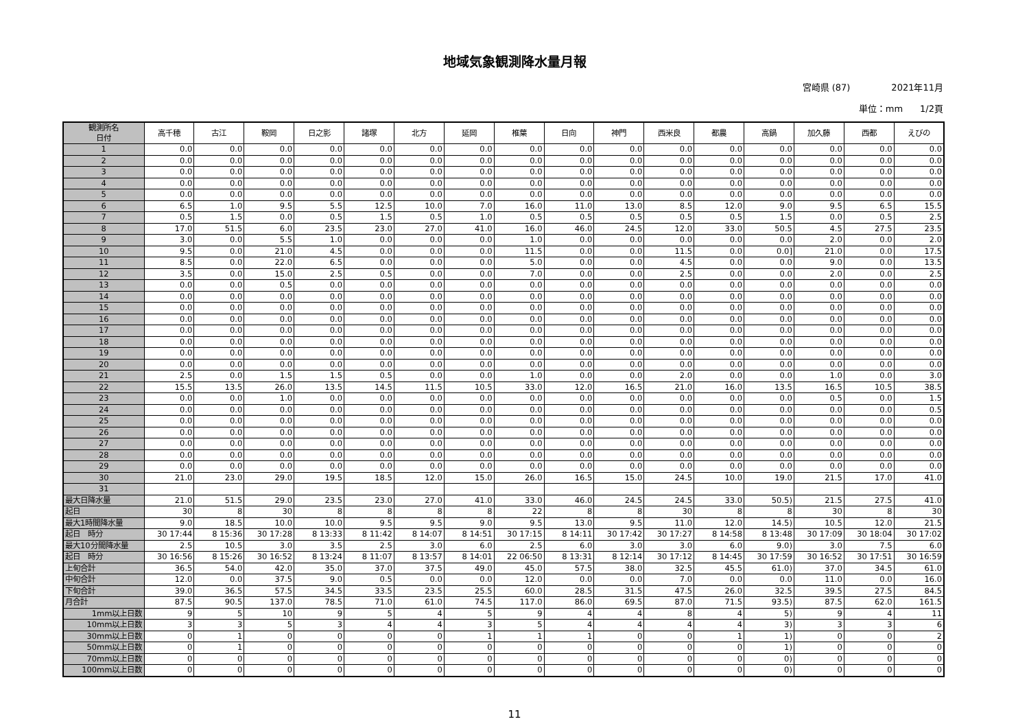地域気象観測降水量月報
宮崎県 (87) 2021年11月
単位：mm 1/2頁
| 観測所名 日付 | 高千穂 | 古江 | 鞍岡 | 日之影 | 諸塚 | 北方 | 延岡 | 椎葉 | 日向 | 神門 | 西米良 | 都農 | 高鍋 | 加久藤 | 西都 | えびの |
| 1 | 0.0 | 0.0 | 0.0 | 0.0 | 0.0 | 0.0 | 0.0 | 0.0 | 0.0 | 0.0 | 0.0 | 0.0 | 0.0 | 0.0 | 0.0 | 0.0 |
| 2 | 0.0 | 0.0 | 0.0 | 0.0 | 0.0 | 0.0 | 0.0 | 0.0 | 0.0 | 0.0 | 0.0 | 0.0 | 0.0 | 0.0 | 0.0 | 0.0 |
| 3 | 0.0 | 0.0 | 0.0 | 0.0 | 0.0 | 0.0 | 0.0 | 0.0 | 0.0 | 0.0 | 0.0 | 0.0 | 0.0 | 0.0 | 0.0 | 0.0 |
| 4 | 0.0 | 0.0 | 0.0 | 0.0 | 0.0 | 0.0 | 0.0 | 0.0 | 0.0 | 0.0 | 0.0 | 0.0 | 0.0 | 0.0 | 0.0 | 0.0 |
| 5 | 0.0 | 0.0 | 0.0 | 0.0 | 0.0 | 0.0 | 0.0 | 0.0 | 0.0 | 0.0 | 0.0 | 0.0 | 0.0 | 0.0 | 0.0 | 0.0 |
| 6 | 6.5 | 1.0 | 9.5 | 5.5 | 12.5 | 10.0 | 7.0 | 16.0 | 11.0 | 13.0 | 8.5 | 12.0 | 9.0 | 9.5 | 6.5 | 15.5 |
| 7 | 0.5 | 1.5 | 0.0 | 0.5 | 1.5 | 0.5 | 1.0 | 0.5 | 0.5 | 0.5 | 0.5 | 0.5 | 1.5 | 0.0 | 0.5 | 2.5 |
| 8 | 17.0 | 51.5 | 6.0 | 23.5 | 23.0 | 27.0 | 41.0 | 16.0 | 46.0 | 24.5 | 12.0 | 33.0 | 50.5 | 4.5 | 27.5 | 23.5 |
| 9 | 3.0 | 0.0 | 5.5 | 1.0 | 0.0 | 0.0 | 0.0 | 1.0 | 0.0 | 0.0 | 0.0 | 0.0 | 0.0 | 2.0 | 0.0 | 2.0 |
| 10 | 9.5 | 0.0 | 21.0 | 4.5 | 0.0 | 0.0 | 0.0 | 11.5 | 0.0 | 0.0 | 11.5 | 0.0 | 0.0] | 21.0 | 0.0 | 17.5 |
| 11 | 8.5 | 0.0 | 22.0 | 6.5 | 0.0 | 0.0 | 0.0 | 5.0 | 0.0 | 0.0 | 4.5 | 0.0 | 0.0 | 9.0 | 0.0 | 13.5 |
| 12 | 3.5 | 0.0 | 15.0 | 2.5 | 0.5 | 0.0 | 0.0 | 7.0 | 0.0 | 0.0 | 2.5 | 0.0 | 0.0 | 2.0 | 0.0 | 2.5 |
| 13 | 0.0 | 0.0 | 0.5 | 0.0 | 0.0 | 0.0 | 0.0 | 0.0 | 0.0 | 0.0 | 0.0 | 0.0 | 0.0 | 0.0 | 0.0 | 0.0 |
| 14 | 0.0 | 0.0 | 0.0 | 0.0 | 0.0 | 0.0 | 0.0 | 0.0 | 0.0 | 0.0 | 0.0 | 0.0 | 0.0 | 0.0 | 0.0 | 0.0 |
| 15 | 0.0 | 0.0 | 0.0 | 0.0 | 0.0 | 0.0 | 0.0 | 0.0 | 0.0 | 0.0 | 0.0 | 0.0 | 0.0 | 0.0 | 0.0 | 0.0 |
| 16 | 0.0 | 0.0 | 0.0 | 0.0 | 0.0 | 0.0 | 0.0 | 0.0 | 0.0 | 0.0 | 0.0 | 0.0 | 0.0 | 0.0 | 0.0 | 0.0 |
| 17 | 0.0 | 0.0 | 0.0 | 0.0 | 0.0 | 0.0 | 0.0 | 0.0 | 0.0 | 0.0 | 0.0 | 0.0 | 0.0 | 0.0 | 0.0 | 0.0 |
| 18 | 0.0 | 0.0 | 0.0 | 0.0 | 0.0 | 0.0 | 0.0 | 0.0 | 0.0 | 0.0 | 0.0 | 0.0 | 0.0 | 0.0 | 0.0 | 0.0 |
| 19 | 0.0 | 0.0 | 0.0 | 0.0 | 0.0 | 0.0 | 0.0 | 0.0 | 0.0 | 0.0 | 0.0 | 0.0 | 0.0 | 0.0 | 0.0 | 0.0 |
| 20 | 0.0 | 0.0 | 0.0 | 0.0 | 0.0 | 0.0 | 0.0 | 0.0 | 0.0 | 0.0 | 0.0 | 0.0 | 0.0 | 0.0 | 0.0 | 0.0 |
| 21 | 2.5 | 0.0 | 1.5 | 1.5 | 0.5 | 0.0 | 0.0 | 1.0 | 0.0 | 0.0 | 2.0 | 0.0 | 0.0 | 1.0 | 0.0 | 3.0 |
| 22 | 15.5 | 13.5 | 26.0 | 13.5 | 14.5 | 11.5 | 10.5 | 33.0 | 12.0 | 16.5 | 21.0 | 16.0 | 13.5 | 16.5 | 10.5 | 38.5 |
| 23 | 0.0 | 0.0 | 1.0 | 0.0 | 0.0 | 0.0 | 0.0 | 0.0 | 0.0 | 0.0 | 0.0 | 0.0 | 0.0 | 0.5 | 0.0 | 1.5 |
| 24 | 0.0 | 0.0 | 0.0 | 0.0 | 0.0 | 0.0 | 0.0 | 0.0 | 0.0 | 0.0 | 0.0 | 0.0 | 0.0 | 0.0 | 0.0 | 0.5 |
| 25 | 0.0 | 0.0 | 0.0 | 0.0 | 0.0 | 0.0 | 0.0 | 0.0 | 0.0 | 0.0 | 0.0 | 0.0 | 0.0 | 0.0 | 0.0 | 0.0 |
| 26 | 0.0 | 0.0 | 0.0 | 0.0 | 0.0 | 0.0 | 0.0 | 0.0 | 0.0 | 0.0 | 0.0 | 0.0 | 0.0 | 0.0 | 0.0 | 0.0 |
| 27 | 0.0 | 0.0 | 0.0 | 0.0 | 0.0 | 0.0 | 0.0 | 0.0 | 0.0 | 0.0 | 0.0 | 0.0 | 0.0 | 0.0 | 0.0 | 0.0 |
| 28 | 0.0 | 0.0 | 0.0 | 0.0 | 0.0 | 0.0 | 0.0 | 0.0 | 0.0 | 0.0 | 0.0 | 0.0 | 0.0 | 0.0 | 0.0 | 0.0 |
| 29 | 0.0 | 0.0 | 0.0 | 0.0 | 0.0 | 0.0 | 0.0 | 0.0 | 0.0 | 0.0 | 0.0 | 0.0 | 0.0 | 0.0 | 0.0 | 0.0 |
| 30 | 21.0 | 23.0 | 29.0 | 19.5 | 18.5 | 12.0 | 15.0 | 26.0 | 16.5 | 15.0 | 24.5 | 10.0 | 19.0 | 21.5 | 17.0 | 41.0 |
| 31 | | | | | | | | | | | | | | | | |
| 最大日降水量 | 21.0 | 51.5 | 29.0 | 23.5 | 23.0 | 27.0 | 41.0 | 33.0 | 46.0 | 24.5 | 24.5 | 33.0 | 50.5) | 21.5 | 27.5 | 41.0 |
| 起日 | 30 | 8 | 30 | 8 | 8 | 8 | 8 | 22 | 8 | 8 | 30 | 8 | 8 | 30 | 8 | 30 |
| 最大1時間降水量 | 9.0 | 18.5 | 10.0 | 10.0 | 9.5 | 9.5 | 9.0 | 9.5 | 13.0 | 9.5 | 11.0 | 12.0 | 14.5) | 10.5 | 12.0 | 21.5 |
| 起日 時分 | 30 17:44 | 8 15:36 | 30 17:28 | 8 13:33 | 8 11:42 | 8 14:07 | 8 14:51 | 30 17:15 | 8 14:11 | 30 17:42 | 30 17:27 | 8 14:58 | 8 13:48 | 30 17:09 | 30 18:04 | 30 17:02 |
| 最大10分間降水量 | 2.5 | 10.5 | 3.0 | 3.5 | 2.5 | 3.0 | 6.0 | 2.5 | 6.0 | 3.0 | 3.0 | 6.0 | 9.0) | 3.0 | 7.5 | 6.0 |
| 起日 時分 | 30 16:56 | 8 15:26 | 30 16:52 | 8 13:24 | 8 11:07 | 8 13:57 | 8 14:01 | 22 06:50 | 8 13:31 | 8 12:14 | 30 17:12 | 8 14:45 | 30 17:59 | 30 16:52 | 30 17:51 | 30 16:59 |
| 上旬合計 | 36.5 | 54.0 | 42.0 | 35.0 | 37.0 | 37.5 | 49.0 | 45.0 | 57.5 | 38.0 | 32.5 | 45.5 | 61.0) | 37.0 | 34.5 | 61.0 |
| 中旬合計 | 12.0 | 0.0 | 37.5 | 9.0 | 0.5 | 0.0 | 0.0 | 12.0 | 0.0 | 0.0 | 7.0 | 0.0 | 0.0 | 11.0 | 0.0 | 16.0 |
| 下旬合計 | 39.0 | 36.5 | 57.5 | 34.5 | 33.5 | 23.5 | 25.5 | 60.0 | 28.5 | 31.5 | 47.5 | 26.0 | 32.5 | 39.5 | 27.5 | 84.5 |
| 月合計 | 87.5 | 90.5 | 137.0 | 78.5 | 71.0 | 61.0 | 74.5 | 117.0 | 86.0 | 69.5 | 87.0 | 71.5 | 93.5) | 87.5 | 62.0 | 161.5 |
| 1mm以上日数 | 9 | 5 | 10 | 9 | 5 | 4 | 5 | 9 | 4 | 4 | 8 | 4 | 5) | 9 | 4 | 11 |
| 10mm以上日数 | 3 | 3 | 5 | 3 | 4 | 4 | 3 | 5 | 4 | 4 | 4 | 4 | 3) | 3 | 3 | 6 |
| 30mm以上日数 | 0 | 1 | 0 | 0 | 0 | 0 | 1 | 1 | 1 | 0 | 0 | 1 | 1) | 0 | 0 | 2 |
| 50mm以上日数 | 0 | 1 | 0 | 0 | 0 | 0 | 0 | 0 | 0 | 0 | 0 | 0 | 1) | 0 | 0 | 0 |
| 70mm以上日数 | 0 | 0 | 0 | 0 | 0 | 0 | 0 | 0 | 0 | 0 | 0 | 0 | 0) | 0 | 0 | 0 |
| 100mm以上日数 | 0 | 0 | 0 | 0 | 0 | 0 | 0 | 0 | 0 | 0 | 0 | 0 | 0) | 0 | 0 | 0 |
11